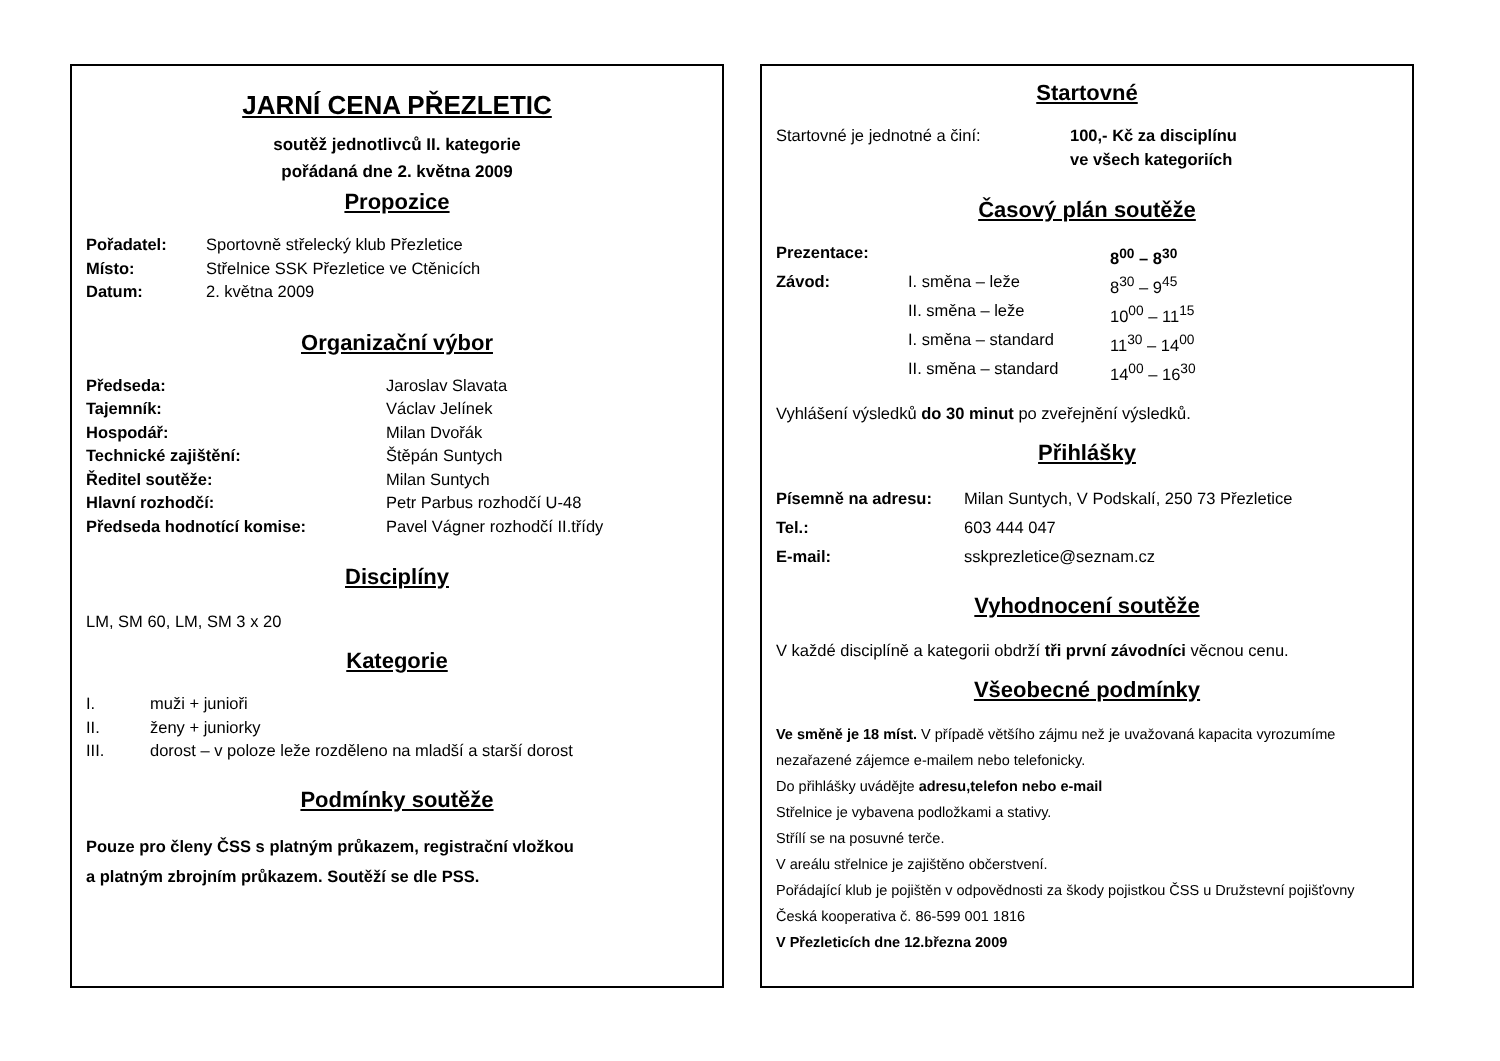JARNÍ CENA PŘEZLETIC
soutěž jednotlivců II. kategorie
pořádaná dne 2. května 2009
Propozice
| Pořadatel: | Sportovně střelecký klub Přezletice |
| Místo: | Střelnice SSK Přezletice ve Ctěnicích |
| Datum: | 2. května 2009 |
Organizační výbor
| Předseda: | Jaroslav Slavata |
| Tajemník: | Václav Jelínek |
| Hospodář: | Milan Dvořák |
| Technické zajištění: | Štěpán Suntych |
| Ředitel soutěže: | Milan Suntych |
| Hlavní rozhodčí: | Petr Parbus rozhodčí U-48 |
| Předseda hodnotící komise: | Pavel Vágner rozhodčí II.třídy |
Disciplíny
LM, SM 60, LM, SM 3 x 20
Kategorie
| I. | muži + junioři |
| II. | ženy + juniorky |
| III. | dorost – v poloze leže rozděleno na mladší a starší dorost |
Podmínky soutěže
Pouze pro členy ČSS s platným průkazem, registrační vložkou
a platným zbrojním průkazem. Soutěží se dle PSS.
Startovné
| Startovné je jednotné a činí: | 100,- Kč za disciplínu ve všech kategoriích |
Časový plán soutěže
| Prezentace: | | 8<sup>00</sup> – 8<sup>30</sup> |
| Závod: | I. směna – leže | 8<sup>30</sup> – 9<sup>45</sup> |
| | II. směna – leže | 10<sup>00</sup> – 11<sup>15</sup> |
| | I. směna – standard | 11<sup>30</sup> – 14<sup>00</sup> |
| | II. směna – standard | 14<sup>00</sup> – 16<sup>30</sup> |
Vyhlášení výsledků do 30 minut po zveřejnění výsledků.
Přihlášky
| Písemně na adresu: | Milan Suntych, V Podskalí, 250 73 Přezletice |
| Tel.: | 603 444 047 |
| E-mail: | sskprezletice@seznam.cz |
Vyhodnocení soutěže
V každé disciplíně a kategorii obdrží tři první závodníci věcnou cenu.
Všeobecné podmínky
Ve směně je 18 míst. V případě většího zájmu než je uvažovaná kapacita vyrozumíme nezařazené zájemce e-mailem nebo telefonicky.
Do přihlášky uvádějte adresu,telefon nebo e-mail
Střelnice je vybavena podložkami a stativy.
Střílí se na posuvné terče.
V areálu střelnice je zajištěno občerstvení.
Pořádající klub je pojištěn v odpovědnosti za škody pojistkou ČSS u Družstevní pojišťovny Česká kooperativa č. 86-599 001 1816
V Přezleticích dne 12.března 2009